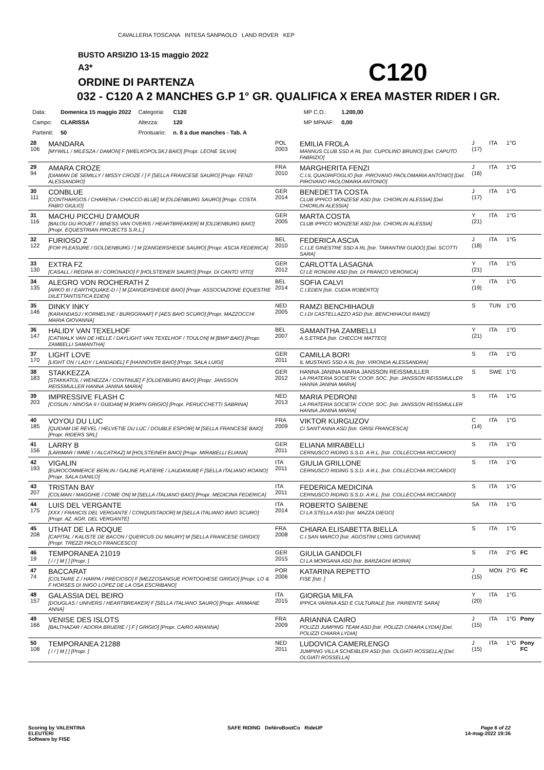CAVALLERIA TOSCANA INTESA SANPAOLO LAND ROVER KEP
BUSTO ARSIZIO 13-15 maggio 2022
A3*
ORDINE DI PARTENZA C120
032 - C120 A 2 MANCHES G.P 1° GR. QUALIFICA X EREA MASTER RIDER I GR.
| Data: | Domenica 15 maggio 2022 | Categoria: | C120 | | MP C.O.: | 1.200,00 |
| Campo: | CLARISSA | Altezza: | 120 | | MP MPAAF: | 0,00 |
| Partenti: | 50 | Prontuario: | n. 8 a due manches - Tab. A | | | |
| 28 106 | MANDARA [MYWILL / MILESZA / DAMON] F [WIELKOPOLSKJ BAIO] [Propr. LEONE SILVIA] | POL 2003 | EMILIA FROLA MANNUS CLUB SSD A RL [Istr. CUPOLINO BRUNO] [Del. CAPUTO FABRIZIO] | J (17) | ITA | 1°G | |
| 29 94 | AMARA CROZE [DIAMAN DE SEMILLY / MISSY CROZE / ] F [SELLA FRANCESE SAURO] [Propr. FENZI ALESSANDRO] | FRA 2010 | MARGHERITA FENZI C.I.IL QUADRIFOGLIO [Istr. PIROVANO PAOLOMARIA ANTONIO] [Del. PIROVANO PAOLOMARIA ANTONIO] | J (16) | ITA | 1°G | |
| 30 111 | CONBLUE [CONTHARGOS / CHARENA / CHACCO-BLUE] M [OLDENBURG SAURO] [Propr. COSTA FABIO GIULIO] | GER 2014 | BENEDETTA COSTA CLUB IPPICO MONZESE ASD [Istr. CHIORLIN ALESSIA] [Del. CHIORLIN ALESSIA] | J (17) | ITA | 1°G | |
| 31 116 | MACHU PICCHU D'AMOUR [BALOU DU ROUET / BINESS VAN OVERIS / HEARTBREAKER] M [OLDENBURG BAIO] [Propr. EQUESTRIAN PROJECTS S.R.L.] | GER 2005 | MARTA COSTA CLUB IPPICO MONZESE ASD [Istr. CHIORLIN ALESSIA] | Y (21) | ITA | 1°G | |
| 32 122 | FURIOSO Z [FOR PLEASURE / GOLDENBURG / ] M [ZANGERSHEIDE SAURO] [Propr. ASCIA FEDERICA] | BEL 2010 | FEDERICA ASCIA C.I.LE GINESTRE SSD A RL [Istr. TARANTINI GUIDO] [Del. SCOTTI SARA] | J (18) | ITA | 1°G | |
| 33 130 | EXTRA FZ [CASALL / REGINA III / CORONADO] F [HOLSTEINER SAURO] [Propr. DI CANTO VITO] | GER 2012 | CARLOTTA LASAGNA CI LE RONDINI ASD [Istr. DI FRANCO VERONICA] | Y (21) | ITA | 1°G | |
| 34 135 | ALEGRO VON ROCHERATH Z [ARKO III / EARTHQUAKE-D / ] M [ZANGERSHEIDE BAIO] [Propr. ASSOCIAZIONE EQUESTRE DILETTANTISTICA EDEN] | BEL 2014 | SOFIA CALVI C.I.EDEN [Istr. CUDIA ROBERTO] | Y (19) | ITA | 1°G | |
| 35 146 | DINKY INKY [KARANDASJ / KORMELINE / BURGGRAAF] F [AES BAIO SCURO] [Propr. MAZZOCCHI MARIA GIOVANNA] | NED 2005 | RAMZI BENCHIHAOUI C.I.DI CASTELLAZZO ASD [Istr. BENCHIHAOUI RAMZI] | S | TUN | 1°G | |
| 36 147 | HALIDY VAN TEXELHOF [CATWALK VAN DE HELLE / DAYLIGHT VAN TEXELHOF / TOULON] M [BWP BAIO] [Propr. ZAMBELLI SAMANTHA] | BEL 2007 | SAMANTHA ZAMBELLI A.S.ETREA [Istr. CHECCHI MATTEO] | Y (21) | ITA | 1°G | |
| 37 170 | LIGHT LOVE [LIGHT ON / LADY / LANDADEL] F [HANNOVER BAIO] [Propr. SALA LUIGI] | GER 2011 | CAMILLA BORI IL MUSTANG SSD A RL [Istr. VIRONDA ALESSANDRA] | S | ITA | 1°G | |
| 38 183 | STAKKEZZA [STAKKATOL / WENEZZA / CONTINUE] F [OLDENBURG BAIO] [Propr. JANSSON REISSMULLER HANNA JANINA MARIA] | GER 2012 | HANNA JANINA MARIA JANSSON REISSMULLER LA PRATERIA SOCIETA' COOP. SOC. [Istr. JANSSON REISSMULLER HANNA JANINA MARIA] | S | SWE | 1°G | |
| 39 203 | IMPRESSIVE FLASH C [COSUN / NINOSA II / GUIDAM] M [KWPN GRIGIO] [Propr. PERUCCHETTI SABRINA] | NED 2013 | MARIA PEDRONI LA PRATERIA SOCIETA' COOP. SOC. [Istr. JANSSON REISSMULLER HANNA JANINA MARIA] | S | ITA | 1°G | |
| 40 185 | VOYOU DU LUC [QUIDAM DE REVEL / HELVETIE DU LUC / DOUBLE ESPOIR] M [SELLA FRANCESE BAIO] [Propr. RIDERS SRL] | FRA 2009 | VIKTOR KURGUZOV CI SANT'ANNA ASD [Istr. GRISI FRANCESCA] | C (14) | ITA | 1°G | |
| 41 156 | LARRY B [LARIMAR / IMME I / ALCATRAZ] M [HOLSTEINER BAIO] [Propr. MIRABELLI ELIANA] | GER 2011 | ELIANA MIRABELLI CERNUSCO RIDING S.S.D. A R.L. [Istr. COLLECCHIA RICCARDO] | S | ITA | 1°G | |
| 42 193 | VIGALIN [EUROCOMMERCE BERLIN / GALINE PLATIERE / LAUDANUM] F [SELLA ITALIANO ROANO] [Propr. SALA DANILO] | ITA 2011 | GIULIA GRILLONE CERNUSCO RIDING S.S.D. A R.L. [Istr. COLLECCHIA RICCARDO] | S | ITA | 1°G | |
| 43 207 | TRISTAN BAY [COLMAN / MAGGHIE / COME ON] M [SELLA ITALIANO BAIO] [Propr. MEDICINA FEDERICA] | ITA 2011 | FEDERICA MEDICINA CERNUSCO RIDING S.S.D. A R.L. [Istr. COLLECCHIA RICCARDO] | S | ITA | 1°G | |
| 44 175 | LUIS DEL VERGANTE [XXX / FRANCIS DEL VERGANTE / CONQUISTADOR] M [SELLA ITALIANO BAIO SCURO] [Propr. AZ. AGR. DEL VERGANTE] | ITA 2014 | ROBERTO SAIBENE CI LA STELLA ASD [Istr. MAZZA DIEGO] | SA | ITA | 1°G | |
| 45 208 | UTHAT DE LA ROQUE [CAPITAL / KALISTE DE BACON / QUERCUS DU MAURY] M [SELLA FRANCESE GRIGIO] [Propr. TREZZI PAOLO FRANCESCO] | FRA 2008 | CHIARA ELISABETTA BIELLA C.I.SAN MARCO [Istr. AGOSTINI LORIS GIOVANNI] | S | ITA | 1°G | |
| 46 19 | TEMPORANEA 21019 [ / / ] M [ ] [Propr. ] | GER 2015 | GIULIA GANDOLFI CI LA MORGANA ASD [Istr. BARZAGHI MOIRA] | S | ITA | 2°G | FC |
| 47 74 | BACCARAT [COLTAIRE Z / HARPA / PRECIOSO] F [MEZZOSANGUE PORTOGHESE GRIGIO] [Propr. LO & F HORSES DI INIGO LOPEZ DE LA OSA ESCRIBANO] | POR 2006 | KATARINA REPETTO FISE [Istr. ] | J (15) | MON | 2°G | FC |
| 48 157 | GALASSIA DEL BEIRO [DOUGLAS / UNIVERS / HEARTBREAKER] F [SELLA ITALIANO SAURO] [Propr. ARIMANE ANNA] | ITA 2015 | GIORGIA MILFA IPPICA VARINA ASD E CULTURALE [Istr. PARIENTE SARA] | Y (20) | ITA | 1°G | |
| 49 166 | VENISE DES ISLOTS [BALTHAZAR / ADORA BRUERE / ] F [ GRIGIO] [Propr. CAIRO ARIANNA] | FRA 2009 | ARIANNA CAIRO POLIZZI JUMPING TEAM ASD [Istr. POLIZZI CHIARA LYDIA] [Del. POLIZZI CHIARA LYDIA] | J (15) | ITA | 1°G | Pony |
| 50 108 | TEMPORANEA 21288 [ / / ] M [ ] [Propr. ] | NED 2011 | LUDOVICA CAMERLENGO JUMPING VILLA SCHEIBLER ASD [Istr. OLGIATI ROSSELLA] [Del. OLGIATI ROSSELLA] | J (15) | ITA | 1°G | Pony FC |
Scoring by VALENTINA
ELEUTERI
Software by FISE
SAFE RIDING DeNiroBootCo RideUP
Page 6 of 22
14-mag-2022 19:36